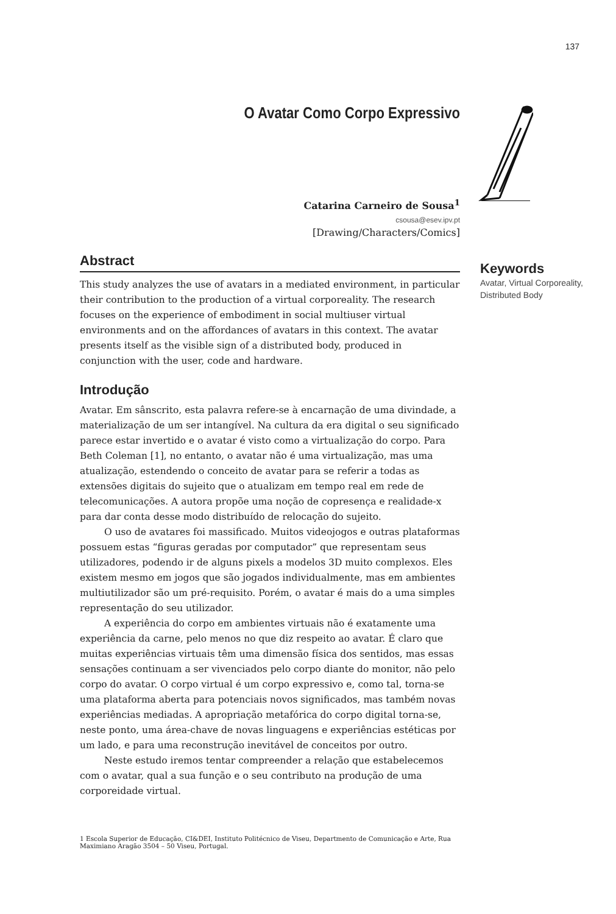137
O Avatar Como Corpo Expressivo
Catarina Carneiro de Sousa<sup>1</sup>
csousa@esev.ipv.pt
[Drawing/Characters/Comics]
Abstract
This study analyzes the use of avatars in a mediated environment, in particular their contribution to the production of a virtual corporeality. The research focuses on the experience of embodiment in social multiuser virtual environments and on the affordances of avatars in this context. The avatar presents itself as the visible sign of a distributed body, produced in conjunction with the user, code and hardware.
Introdução
Avatar. Em sânscrito, esta palavra refere-se à encarnação de uma divindade, a materialização de um ser intangível. Na cultura da era digital o seu significado parece estar invertido e o avatar é visto como a virtualização do corpo. Para Beth Coleman [1], no entanto, o avatar não é uma virtualização, mas uma atualização, estendendo o conceito de avatar para se referir a todas as extensões digitais do sujeito que o atualizam em tempo real em rede de telecomunicações. A autora propõe uma noção de copresença e realidade-x para dar conta desse modo distribuído de relocação do sujeito.
O uso de avatares foi massificado. Muitos videojogos e outras plataformas possuem estas “figuras geradas por computador” que representam seus utilizadores, podendo ir de alguns pixels a modelos 3D muito complexos. Eles existem mesmo em jogos que são jogados individualmente, mas em ambientes multiutilizador são um pré-requisito. Porém, o avatar é mais do a uma simples representação do seu utilizador.
A experiência do corpo em ambientes virtuais não é exatamente uma experiência da carne, pelo menos no que diz respeito ao avatar. É claro que muitas experiências virtuais têm uma dimensão física dos sentidos, mas essas sensações continuam a ser vivenciados pelo corpo diante do monitor, não pelo corpo do avatar. O corpo virtual é um corpo expressivo e, como tal, torna-se uma plataforma aberta para potenciais novos significados, mas também novas experiências mediadas. A apropriação metafórica do corpo digital torna-se, neste ponto, uma área-chave de novas linguagens e experiências estéticas por um lado, e para uma reconstrução inevitável de conceitos por outro.
Neste estudo iremos tentar compreender a relação que estabelecemos com o avatar, qual a sua função e o seu contributo na produção de uma corporeidade virtual.
Keywords
Avatar, Virtual Corporeality, Distributed Body
1 Escola Superior de Educação, CI&DEI, Instituto Politécnico de Viseu, Departmento de Comunicação e Arte, Rua Maximiano Aragão 3504 – 50 Viseu, Portugal.